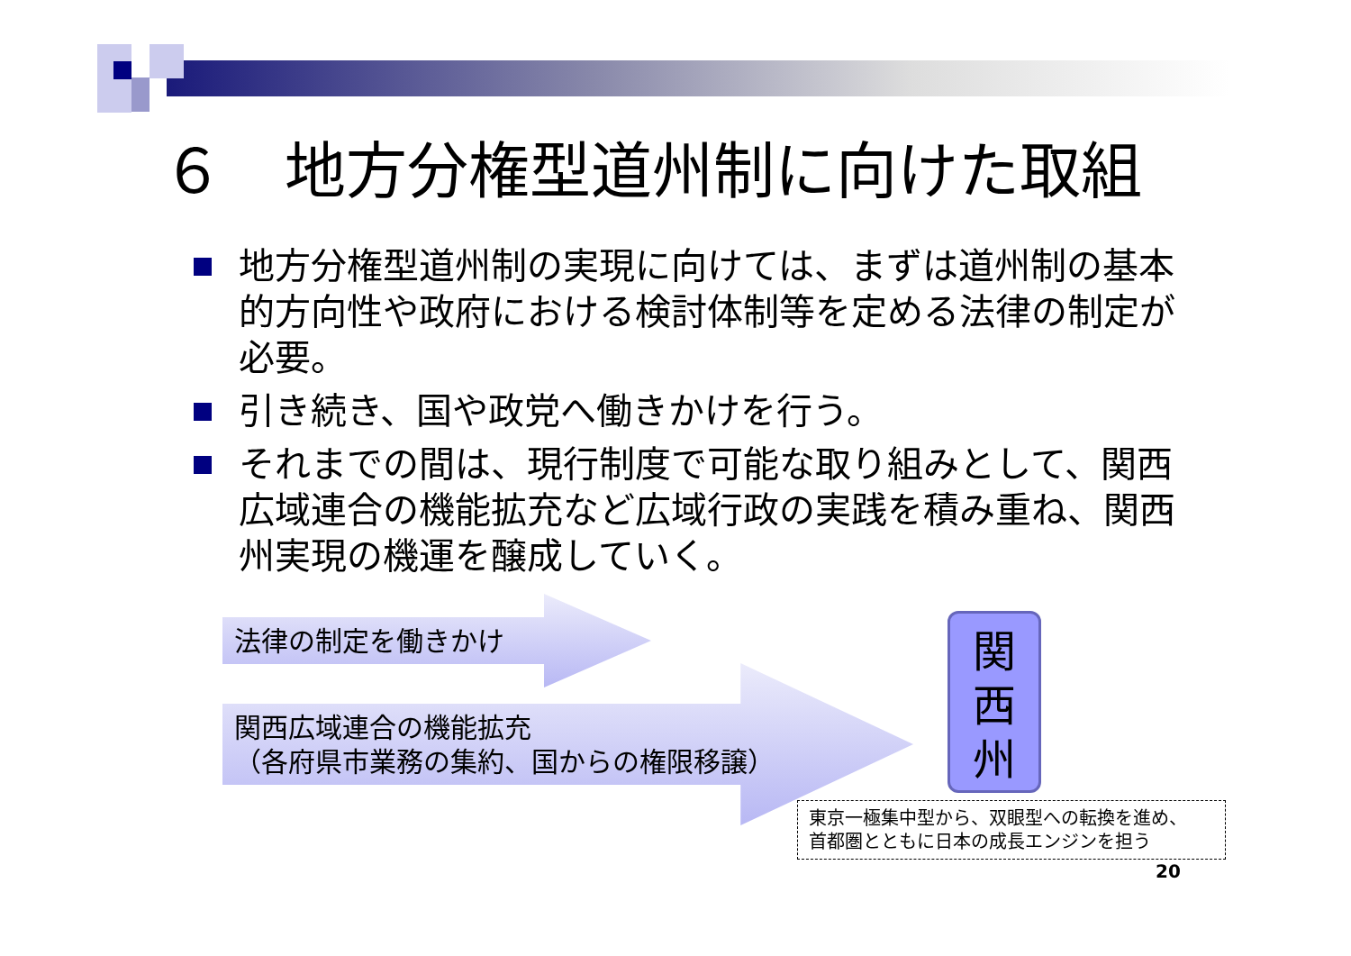６　地方分権型道州制に向けた取組
地方分権型道州制の実現に向けては、まずは道州制の基本的方向性や政府における検討体制等を定める法律の制定が必要。
引き続き、国や政党へ働きかけを行う。
それまでの間は、現行制度で可能な取り組みとして、関西広域連合の機能拡充など広域行政の実践を積み重ね、関西州実現の機運を醸成していく。
法律の制定を働きかけ
関西広域連合の機能拡充
（各府県市業務の集約、国からの権限移譲）
関
西
州
東京一極集中型から、双眼型への転換を進め、
首都圏とともに日本の成長エンジンを担う
20